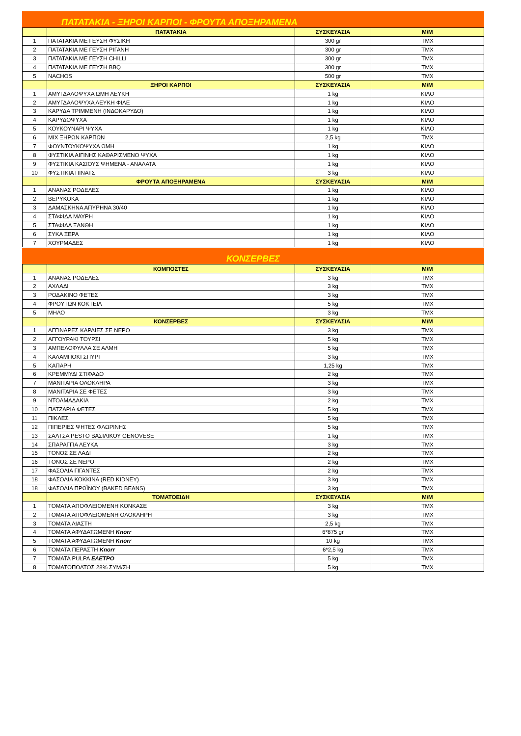ΠΑΤΑΤΑΚΙΑ - ΞΗΡΟΙ ΚΑΡΠΟΙ - ΦΡΟΥΤΑ ΑΠΟΞΗΡΑΜΕΝΑ
| | ΠΑΤΑΤΑΚΙΑ | ΣΥΣΚΕΥΑΣΙΑ | Μ/Μ |
| --- | --- | --- | --- |
| 1 | ΠΑΤΑΤΑΚΙΑ ΜΕ ΓΕΥΣΗ ΦΥΣΙΚΗ | 300 gr | ΤΜΧ |
| 2 | ΠΑΤΑΤΑΚΙΑ ΜΕ ΓΕΥΣΗ ΡΙΓΑΝΗ | 300 gr | ΤΜΧ |
| 3 | ΠΑΤΑΤΑΚΙΑ ΜΕ ΓΕΥΣΗ CHILLI | 300 gr | ΤΜΧ |
| 4 | ΠΑΤΑΤΑΚΙΑ ΜΕ ΓΕΥΣΗ BBQ | 300 gr | ΤΜΧ |
| 5 | NACHOS | 500 gr | ΤΜΧ |
| | ΞΗΡΟΙ ΚΑΡΠΟΙ | ΣΥΣΚΕΥΑΣΙΑ | Μ/Μ |
| 1 | ΑΜΥΓΔΑΛΟΨΥΧΑ ΩΜΗ ΛΕΥΚΗ | 1 kg | ΚΙΛΟ |
| 2 | ΑΜΥΓΔΑΛΟΨΥΧΑ ΛΕΥΚΗ ΦΙΛΕ | 1 kg | ΚΙΛΟ |
| 3 | ΚΑΡΥΔΑ ΤΡΙΜΜΕΝΗ (ΙΝΔΟΚΑΡΥΔΟ) | 1 kg | ΚΙΛΟ |
| 4 | ΚΑΡΥΔΟΨΥΧΑ | 1 kg | ΚΙΛΟ |
| 5 | ΚΟΥΚΟΥΝΑΡΙ ΨΥΧΑ | 1 kg | ΚΙΛΟ |
| 6 | ΜΙΧ ΞΗΡΩΝ ΚΑΡΠΩΝ | 2,5 kg | ΤΜΧ |
| 7 | ΦΟΥΝΤΟΥΚΟΨΥΧΑ ΩΜΗ | 1 kg | ΚΙΛΟ |
| 8 | ΦΥΣΤΙΚΙΑ ΑΙΓΙΝΗΣ ΚΑΘΑΡΙΣΜΕΝΟ ΨΥΧΑ | 1 kg | ΚΙΛΟ |
| 9 | ΦΥΣΤΙΚΙΑ ΚΑΣΙΟΥΣ ΨΗΜΕΝΑ - ΑΝΑΛΑΤΑ | 1 kg | ΚΙΛΟ |
| 10 | ΦΥΣΤΙΚΙΑ ΠΙΝΑΤΣ | 3 kg | ΚΙΛΟ |
| | ΦΡΟΥΤΑ ΑΠΟΞΗΡΑΜΕΝΑ | ΣΥΣΚΕΥΑΣΙΑ | Μ/Μ |
| 1 | ΑΝΑΝΑΣ ΡΟΔΕΛΕΣ | 1 kg | ΚΙΛΟ |
| 2 | ΒΕΡΥΚΟΚΑ | 1 kg | ΚΙΛΟ |
| 3 | ΔΑΜΑΣΚΗΝΑ ΑΠΥΡΗΝΑ 30/40 | 1 kg | ΚΙΛΟ |
| 4 | ΣΤΑΦΙΔΑ ΜΑΥΡΗ | 1 kg | ΚΙΛΟ |
| 5 | ΣΤΑΦΙΔΑ ΞΑΝΘΗ | 1 kg | ΚΙΛΟ |
| 6 | ΣΥΚΑ ΞΕΡΑ | 1 kg | ΚΙΛΟ |
| 7 | ΧΟΥΡΜΑΔΕΣ | 1 kg | ΚΙΛΟ |
ΚΟΝΣΕΡΒΕΣ
| | ΚΟΜΠΟΣΤΕΣ | ΣΥΣΚΕΥΑΣΙΑ | Μ/Μ |
| --- | --- | --- | --- |
| 1 | ΑΝΑΝΑΣ ΡΟΔΕΛΕΣ | 3 kg | ΤΜΧ |
| 2 | ΑΧΛΑΔΙ | 3 kg | ΤΜΧ |
| 3 | ΡΟΔΑΚΙΝΟ ΦΕΤΕΣ | 3 kg | ΤΜΧ |
| 4 | ΦΡΟΥΤΩΝ ΚΟΚΤΕΙΛ | 5 kg | ΤΜΧ |
| 5 | ΜΗΛΟ | 3 kg | ΤΜΧ |
| | ΚΟΝΣΕΡΒΕΣ | ΣΥΣΚΕΥΑΣΙΑ | Μ/Μ |
| 1 | ΑΓΓΙΝΑΡΕΣ ΚΑΡΔΙΕΣ ΣΕ ΝΕΡΟ | 3 kg | ΤΜΧ |
| 2 | ΑΓΓΟΥΡΑΚΙ ΤΟΥΡΣΙ | 5 kg | ΤΜΧ |
| 3 | ΑΜΠΕΛΟΦΥΛΛΑ ΣΕ ΑΛΜΗ | 5 kg | ΤΜΧ |
| 4 | ΚΑΛΑΜΠΟΚΙ ΣΠΥΡΙ | 3 kg | ΤΜΧ |
| 5 | ΚΑΠΑΡΗ | 1,25 kg | ΤΜΧ |
| 6 | ΚΡΕΜΜΥΔΙ ΣΤΙΦΑΔΟ | 2 kg | ΤΜΧ |
| 7 | ΜΑΝΙΤΑΡΙΑ ΟΛΟΚΛΗΡΑ | 3 kg | ΤΜΧ |
| 8 | ΜΑΝΙΤΑΡΙΑ ΣΕ ΦΕΤΕΣ | 3 kg | ΤΜΧ |
| 9 | ΝΤΟΛΜΑΔΑΚΙΑ | 2 kg | ΤΜΧ |
| 10 | ΠΑΤΖΑΡΙΑ ΦΕΤΕΣ | 5 kg | ΤΜΧ |
| 11 | ΠΙΚΛΕΣ | 5 kg | ΤΜΧ |
| 12 | ΠΙΠΕΡΙΕΣ ΨΗΤΕΣ ΦΛΩΡΙΝΗΣ | 5 kg | ΤΜΧ |
| 13 | ΣΑΛΤΣΑ PESTO ΒΑΣΙΛΙΚΟΥ GENOVESE | 1 kg | ΤΜΧ |
| 14 | ΣΠΑΡΑΓΓΙΑ ΛΕΥΚΑ | 3 kg | ΤΜΧ |
| 15 | ΤΟΝΟΣ ΣΕ ΛΑΔΙ | 2 kg | ΤΜΧ |
| 16 | ΤΟΝΟΣ ΣΕ ΝΕΡΟ | 2 kg | ΤΜΧ |
| 17 | ΦΑΣΟΛΙΑ ΓΙΓΑΝΤΕΣ | 2 kg | ΤΜΧ |
| 18 | ΦΑΣΟΛΙΑ ΚΟΚΚΙΝΑ (RED KIDNEY) | 3 kg | ΤΜΧ |
| 18 | ΦΑΣΟΛΙΑ ΠΡΩΪΝΟΥ (BAKED BEANS) | 3 kg | ΤΜΧ |
| | ΤΟΜΑΤΟΕΙΔΗ | ΣΥΣΚΕΥΑΣΙΑ | Μ/Μ |
| 1 | ΤΟΜΑΤΑ ΑΠΟΦΛΕΙΟΜΕΝΗ ΚΟΝΚΑΣΕ | 3 kg | ΤΜΧ |
| 2 | ΤΟΜΑΤΑ ΑΠΟΦΛΕΙΟΜΕΝΗ ΟΛΟΚΛΗΡΗ | 3 kg | ΤΜΧ |
| 3 | ΤΟΜΑΤΑ ΛΙΑΣΤΗ | 2,5 kg | ΤΜΧ |
| 4 | ΤΟΜΑΤΑ ΑΦΥΔΑΤΩΜΕΝΗ Knorr | 6*875 gr | ΤΜΧ |
| 5 | ΤΟΜΑΤΑ ΑΦΥΔΑΤΩΜΕΝΗ Knorr | 10 kg | ΤΜΧ |
| 6 | ΤΟΜΑΤΑ ΠΕΡΑΣΤΗ Knorr | 6*2,5 kg | ΤΜΧ |
| 7 | ΤΟΜΑΤΑ PULPA ΕΛΕΤΡΟ | 5 kg | ΤΜΧ |
| 8 | ΤΟΜΑΤΟΠΟΛΤΟΣ 28% ΣΥΜ/ΣΗ | 5 kg | ΤΜΧ |